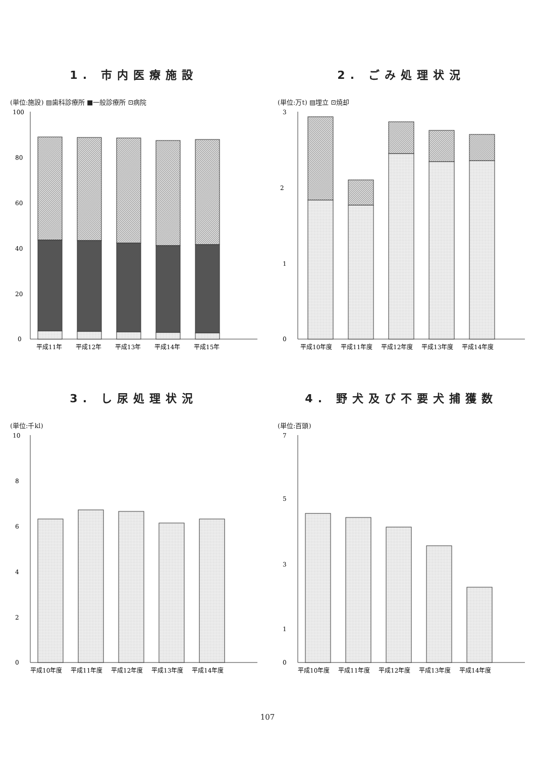1. 市内医療施設
(単位:施設) ▨歯科診療所 ■一般診療所 ⊡病院
100
80
60
40
20
0
平成11年
平成12年
平成13年
平成14年
平成15年
2. ごみ処理状況
(単位:万t) ▨埋立 ⊡焼却
3
2
1
0
平成10年度
平成11年度
平成12年度
平成13年度
平成14年度
3. し尿処理状況
(単位:千kl)
10
8
6
4
2
0
平成10年度
平成11年度
平成12年度
平成13年度
平成14年度
4. 野犬及び不要犬捕獲数
(単位:百頭)
7
5
3
1
0
平成10年度
平成11年度
平成12年度
平成13年度
平成14年度
107